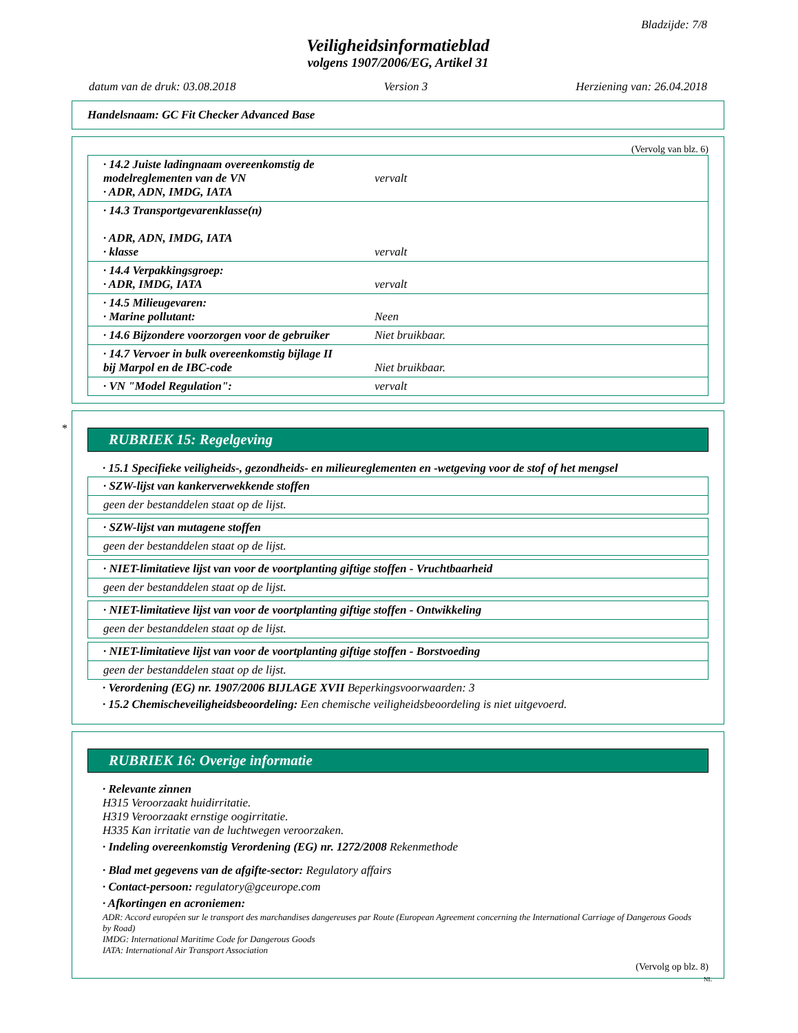Bladzijde: 7/8
Veiligheidsinformatieblad
volgens 1907/2006/EG, Artikel 31
datum van de druk: 03.08.2018 Version 3 Herziening van: 26.04.2018
Handelsnaam: GC Fit Checker Advanced Base
(Vervolg van blz. 6)
| · 14.2 Juiste ladingnaam overeenkomstig de modelreglementen van de VN · ADR, ADN, IMDG, IATA | vervalt |
| · 14.3 Transportgevarenklasse(n) · ADR, ADN, IMDG, IATA · klasse | vervalt |
| · 14.4 Verpakkingsgroep: · ADR, IMDG, IATA | vervalt |
| · 14.5 Milieugevaren: · Marine pollutant: | Neen |
| · 14.6 Bijzondere voorzorgen voor de gebruiker | Niet bruikbaar. |
| · 14.7 Vervoer in bulk overeenkomstig bijlage II bij Marpol en de IBC-code | Niet bruikbaar. |
| · VN "Model Regulation": | vervalt |
*
RUBRIEK 15: Regelgeving
· 15.1 Specifieke veiligheids-, gezondheids- en milieureglementen en -wetgeving voor de stof of het mengsel
| · SZW-lijst van kankerverwekkende stoffen |
| geen der bestanddelen staat op de lijst. |
| · SZW-lijst van mutagene stoffen |
| geen der bestanddelen staat op de lijst. |
| · NIET-limitatieve lijst van voor de voortplanting giftige stoffen - Vruchtbaarheid |
| geen der bestanddelen staat op de lijst. |
| · NIET-limitatieve lijst van voor de voortplanting giftige stoffen - Ontwikkeling |
| geen der bestanddelen staat op de lijst. |
| · NIET-limitatieve lijst van voor de voortplanting giftige stoffen - Borstvoeding |
| geen der bestanddelen staat op de lijst. |
· Verordening (EG) nr. 1907/2006 BIJLAGE XVII Beperkingsvoorwaarden: 3
· 15.2 Chemischeveiligheidsbeoordeling: Een chemische veiligheidsbeoordeling is niet uitgevoerd.
RUBRIEK 16: Overige informatie
· Relevante zinnen
H315 Veroorzaakt huidirritatie.
H319 Veroorzaakt ernstige oogirritatie.
H335 Kan irritatie van de luchtwegen veroorzaken.
· Indeling overeenkomstig Verordening (EG) nr. 1272/2008 Rekenmethode
· Blad met gegevens van de afgifte-sector: Regulatory affairs
· Contact-persoon: regulatory@gceurope.com
· Afkortingen en acroniemen:
ADR: Accord européen sur le transport des marchandises dangereuses par Route (European Agreement concerning the International Carriage of Dangerous Goods by Road)
IMDG: International Maritime Code for Dangerous Goods
IATA: International Air Transport Association
(Vervolg op blz. 8)
NL